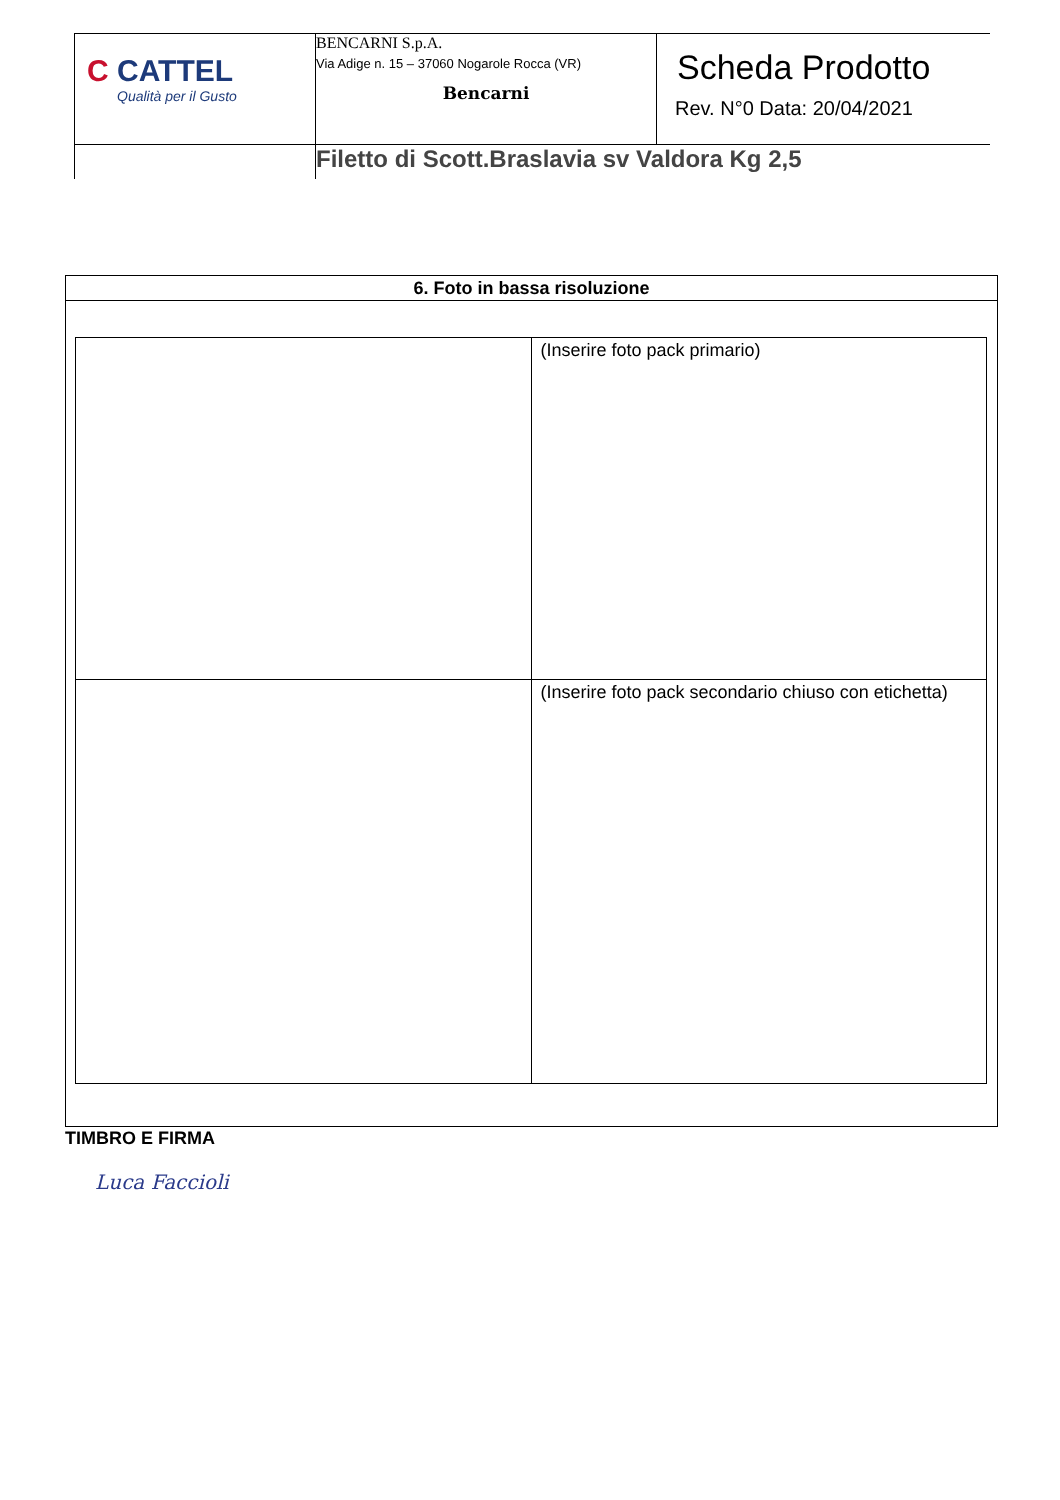| C CATTEL Qualità per il Gusto | BENCARNI S.p.A. Via Adige n. 15 – 37060 Nogarole Rocca (VR) Bencarni | Scheda Prodotto Rev. N°0 Data: 20/04/2021 |
| | Filetto di Scott.Braslavia sv Valdora Kg 2,5 | |
6. Foto in bassa risoluzione
| | (Inserire foto pack primario) |
| | (Inserire foto pack secondario chiuso con etichetta) |
TIMBRO E FIRMA
Luca Faccioli